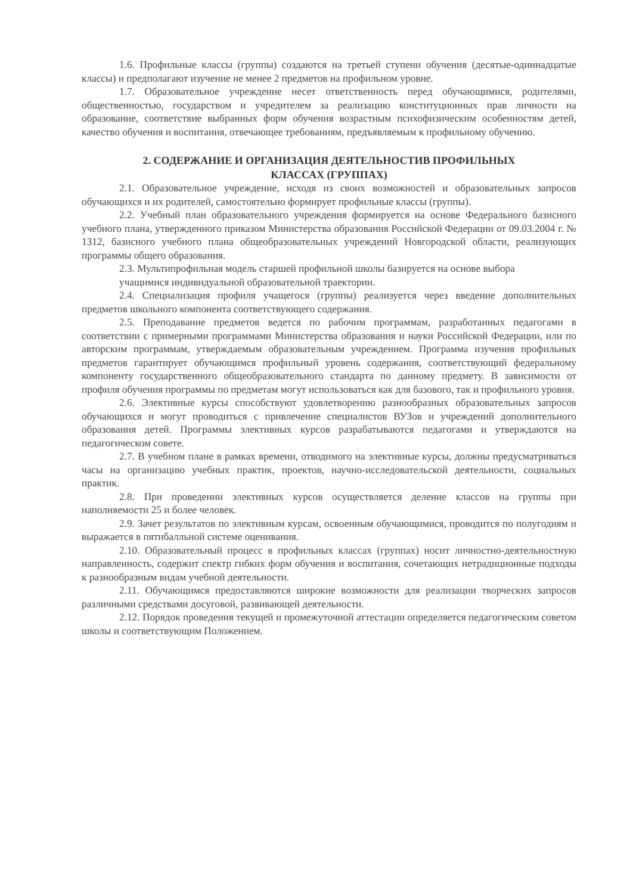1.6. Профильные классы (группы) создаются на третьей ступени обучения (десятые-одиннадцатые классы) и предполагают изучение не менее 2 предметов на профильном уровне.
1.7. Образовательное учреждение несет ответственность перед обучающимися, родителями, общественностью, государством и учредителем за реализацию конституционных прав личности на образование, соответствие выбранных форм обучения возрастным психофизическим особенностям детей, качество обучения и воспитания, отвечающее требованиям, предъявляемым к профильному обучению.
2. СОДЕРЖАНИЕ И ОРГАНИЗАЦИЯ ДЕЯТЕЛЬНОСТИВ ПРОФИЛЬНЫХ
КЛАССАХ (ГРУППАХ)
2.1. Образовательное учреждение, исходя из своих возможностей и образовательных запросов обучающихся и их родителей, самостоятельно формирует профильные классы (группы).
2.2. Учебный план образовательного учреждения формируется на основе Федерального базисного учебного плана, утвержденного приказом Министерства образования Российской Федерации от 09.03.2004 г. № 1312, базисного учебного плана общеобразовательных учреждений Новгородской области, реализующих программы общего образования.
2.3. Мультипрофильная модель старшей профильной школы базируется на основе выбора
учащимися индивидуальной образовательной траектории.
2.4. Специализация профиля учащегося (группы) реализуется через введение дополнительных предметов школьного компонента соответствующего содержания.
2.5. Преподавание предметов ведется по рабочим программам, разработанных педагогами в соответствии с примерными программами Министерства образования и науки Российской Федерации, или по авторским программам, утверждаемым образовательным учреждением. Программа изучения профильных предметов гарантирует обучающимся профильный уровень содержания, соответствующий федеральному компоненту государственного общеобразовательного стандарта по данному предмету. В зависимости от профиля обучения программы по предметам могут использоваться как для базового, так и профильного уровня.
2.6. Элективные курсы способствуют удовлетворению разнообразных образовательных запросов обучающихся и могут проводиться с привлечение специалистов ВУЗов и учреждений дополнительного образования детей. Программы элективных курсов разрабатываются педагогами и утверждаются на педагогическом совете.
2.7. В учебном плане в рамках времени, отводимого на элективные курсы, должны предусматриваться часы на организацию учебных практик, проектов, научно-исследовательской деятельности, социальных практик.
2.8. При проведении элективных курсов осуществляется деление классов на группы при наполняемости 25 и более человек.
2.9. Зачет результатов по элективным курсам, освоенным обучающимися, проводится по полугодиям и выражается в пятибалльной системе оценивания.
2.10. Образовательный процесс в профильных классах (группах) носит личностно-деятельностную направленность, содержит спектр гибких форм обучения и воспитания, сочетающих нетрадиционные подходы к разнообразным видам учебной деятельности.
2.11. Обучающимся предоставляются широкие возможности для реализации творческих запросов различными средствами досуговой, развивающей деятельности.
2.12. Порядок проведения текущей и промежуточной аттестации определяется педагогическим советом школы и соответствующим Положением.